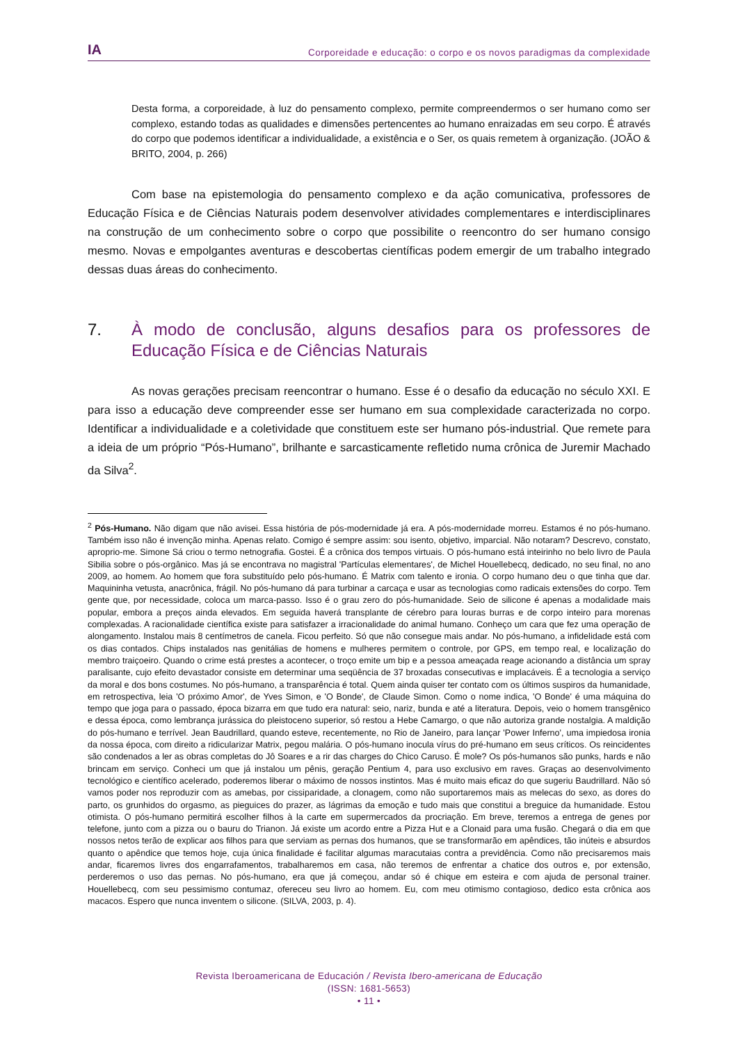IA Corporeidade e educação: o corpo e os novos paradigmas da complexidade
Desta forma, a corporeidade, à luz do pensamento complexo, permite compreendermos o ser humano como ser complexo, estando todas as qualidades e dimensões pertencentes ao humano enraizadas em seu corpo. É através do corpo que podemos identificar a individualidade, a existência e o Ser, os quais remetem à organização. (JOÃO & BRITO, 2004, p. 266)
Com base na epistemologia do pensamento complexo e da ação comunicativa, professores de Educação Física e de Ciências Naturais podem desenvolver atividades complementares e interdisciplinares na construção de um conhecimento sobre o corpo que possibilite o reencontro do ser humano consigo mesmo. Novas e empolgantes aventuras e descobertas científicas podem emergir de um trabalho integrado dessas duas áreas do conhecimento.
7. À modo de conclusão, alguns desafios para os professores de Educação Física e de Ciências Naturais
As novas gerações precisam reencontrar o humano. Esse é o desafio da educação no século XXI. E para isso a educação deve compreender esse ser humano em sua complexidade caracterizada no corpo. Identificar a individualidade e a coletividade que constituem este ser humano pós-industrial. Que remete para a ideia de um próprio “Pós-Humano”, brilhante e sarcasticamente refletido numa crônica de Juremir Machado da Silva<sup>2</sup>.
<sup>2</sup> Pós-Humano. Não digam que não avisei. Essa história de pós-modernidade já era. A pós-modernidade morreu. Estamos é no pós-humano. Também isso não é invenção minha. Apenas relato. Comigo é sempre assim: sou isento, objetivo, imparcial. Não notaram? Descrevo, constato, aproprio-me. Simone Sá criou o termo netnografia. Gostei. É a crônica dos tempos virtuais. O pós-humano está inteirinho no belo livro de Paula Sibilia sobre o pós-orgânico. Mas já se encontrava no magistral 'Partículas elementares', de Michel Houellebecq, dedicado, no seu final, no ano 2009, ao homem. Ao homem que fora substituído pelo pós-humano. É Matrix com talento e ironia. O corpo humano deu o que tinha que dar. Maquininha vetusta, anacrônica, frágil. No pós-humano dá para turbinar a carcaça e usar as tecnologias como radicais extensões do corpo. Tem gente que, por necessidade, coloca um marca-passo. Isso é o grau zero do pós-humanidade. Seio de silicone é apenas a modalidade mais popular, embora a preços ainda elevados. Em seguida haverá transplante de cérebro para louras burras e de corpo inteiro para morenas complexadas. A racionalidade científica existe para satisfazer a irracionalidade do animal humano. Conheço um cara que fez uma operação de alongamento. Instalou mais 8 centímetros de canela. Ficou perfeito. Só que não consegue mais andar. No pós-humano, a infidelidade está com os dias contados. Chips instalados nas genitálias de homens e mulheres permitem o controle, por GPS, em tempo real, e localização do membro traiçoeiro. Quando o crime está prestes a acontecer, o troço emite um bip e a pessoa ameaçada reage acionando a distância um spray paralisante, cujo efeito devastador consiste em determinar uma seqüência de 37 broxadas consecutivas e implacáveis. É a tecnologia a serviço da moral e dos bons costumes. No pós-humano, a transparência é total. Quem ainda quiser ter contato com os últimos suspiros da humanidade, em retrospectiva, leia 'O próximo Amor', de Yves Simon, e 'O Bonde', de Claude Simon. Como o nome indica, 'O Bonde' é uma máquina do tempo que joga para o passado, época bizarra em que tudo era natural: seio, nariz, bunda e até a literatura. Depois, veio o homem transgênico e dessa época, como lembrança jurássica do pleistoceno superior, só restou a Hebe Camargo, o que não autoriza grande nostalgia. A maldição do pós-humano e terrível. Jean Baudrillard, quando esteve, recentemente, no Rio de Janeiro, para lançar 'Power Inferno', uma impiedosa ironia da nossa época, com direito a ridicularizar Matrix, pegou malária. O pós-humano inocula vírus do pré-humano em seus críticos. Os reincidentes são condenados a ler as obras completas do Jô Soares e a rir das charges do Chico Caruso. É mole? Os pós-humanos são punks, hards e não brincam em serviço. Conheci um que já instalou um pênis, geração Pentium 4, para uso exclusivo em raves. Graças ao desenvolvimento tecnológico e científico acelerado, poderemos liberar o máximo de nossos instintos. Mas é muito mais eficaz do que sugeriu Baudrillard. Não só vamos poder nos reproduzir com as amebas, por cissiparidade, a clonagem, como não suportaremos mais as melecas do sexo, as dores do parto, os grunhidos do orgasmo, as pieguices do prazer, as lágrimas da emoção e tudo mais que constitui a breguice da humanidade. Estou otimista. O pós-humano permitirá escolher filhos à la carte em supermercados da procriação. Em breve, teremos a entrega de genes por telefone, junto com a pizza ou o bauru do Trianon. Já existe um acordo entre a Pizza Hut e a Clonaid para uma fusão. Chegará o dia em que nossos netos terão de explicar aos filhos para que serviam as pernas dos humanos, que se transformarão em apêndices, tão inúteis e absurdos quanto o apêndice que temos hoje, cuja única finalidade é facilitar algumas maracutaias contra a previdência. Como não precisaremos mais andar, ficaremos livres dos engarrafamentos, trabalharemos em casa, não teremos de enfrentar a chatice dos outros e, por extensão, perderemos o uso das pernas. No pós-humano, era que já começou, andar só é chique em esteira e com ajuda de personal trainer. Houellebecq, com seu pessimismo contumaz, ofereceu seu livro ao homem. Eu, com meu otimismo contagioso, dedico esta crônica aos macacos. Espero que nunca inventem o silicone. (SILVA, 2003, p. 4).
Revista Iberoamericana de Educación / Revista Ibero-americana de Educação
(ISSN: 1681-5653)
• 11 •